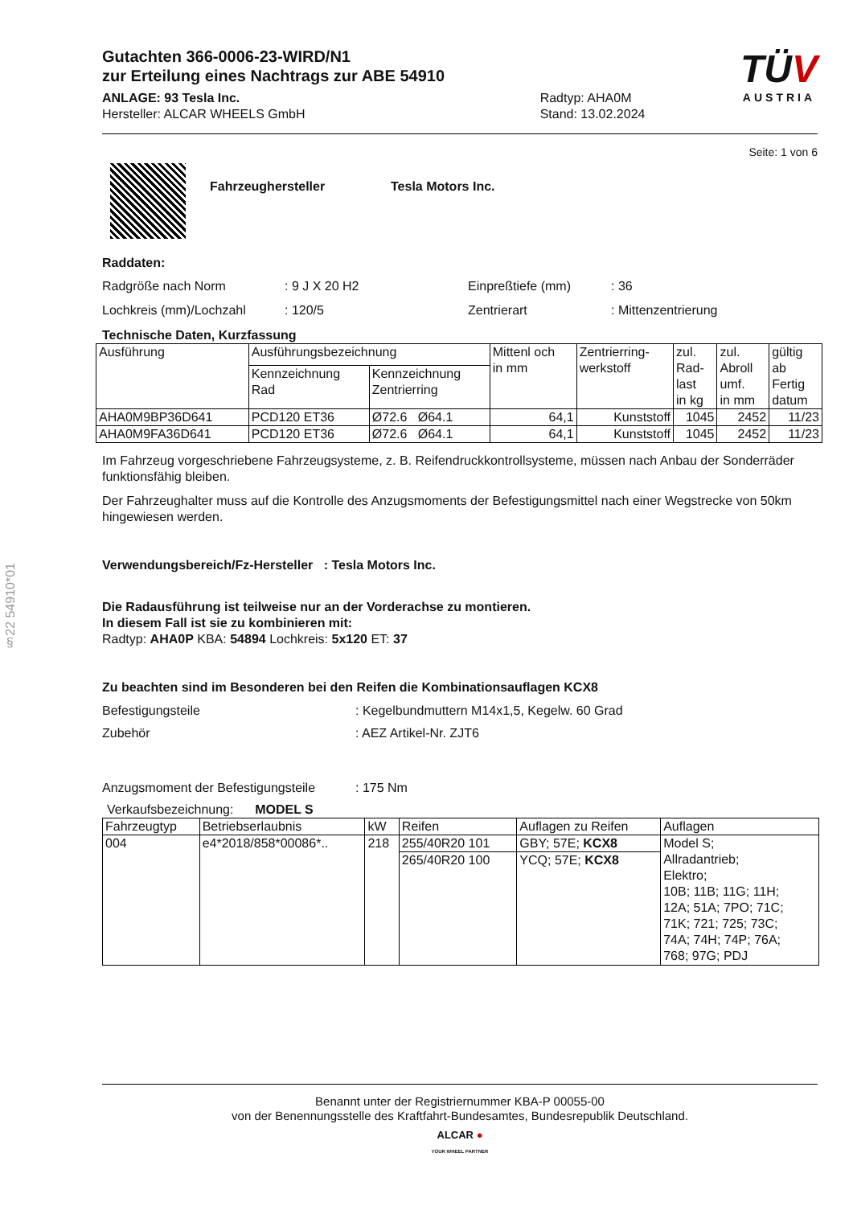§22 54910*01
Gutachten 366-0006-23-WIRD/N1
zur Erteilung eines Nachtrags zur ABE 54910
ANLAGE: 93 Tesla Inc.
Hersteller: ALCAR WHEELS GmbH
Radtyp: AHA0M
Stand: 13.02.2024
TÜV
AUSTRIA
Seite: 1 von 6
Fahrzeughersteller Tesla Motors Inc.
Raddaten:
Radgröße nach Norm: 9 J X 20 H2 Einpreßtiefe (mm): 36 Lochkreis (mm)/Lochzahl: 120/5 Zentrierart: Mittenzentrierung
Technische Daten, Kurzfassung
| Ausführung | Ausführungsbezeichnung | | Mittenl och in mm | Zentrierring- werkstoff | zul. Rad- last in kg | zul. Abroll umf. in mm | gültig ab Fertig datum |
| | Kennzeichnung Rad | Kennzeichnung Zentrierring | | | | | |
| AHA0M9BP36D641 | PCD120 ET36 | Ø72.6 Ø64.1 | 64,1 | Kunststoff | 1045 | 2452 | 11/23 |
| AHA0M9FA36D641 | PCD120 ET36 | Ø72.6 Ø64.1 | 64,1 | Kunststoff | 1045 | 2452 | 11/23 |
Im Fahrzeug vorgeschriebene Fahrzeugsysteme, z. B. Reifendruckkontrollsysteme, müssen nach Anbau der Sonderräder funktionsfähig bleiben.
Der Fahrzeughalter muss auf die Kontrolle des Anzugsmoments der Befestigungsmittel nach einer Wegstrecke von 50km hingewiesen werden.
Verwendungsbereich/Fz-Hersteller : Tesla Motors Inc.
Die Radausführung ist teilweise nur an der Vorderachse zu montieren.
In diesem Fall ist sie zu kombinieren mit:
Radtyp: AHA0P KBA: 54894 Lochkreis: 5x120 ET: 37
Zu beachten sind im Besonderen bei den Reifen die Kombinationsauflagen KCX8
Befestigungsteile: Kegelbundmuttern M14x1,5, Kegelw. 60 Grad Zubehör: AEZ Artikel-Nr. ZJT6 Anzugsmoment der Befestigungsteile: 175 Nm
Verkaufsbezeichnung: MODEL S
| Fahrzeugtyp | Betriebserlaubnis | kW | Reifen | Auflagen zu Reifen | Auflagen |
| 004 | e4*2018/858*00086*.. | 218 | 255/40R20 101 | GBY; 57E; KCX8 | Model S; Allradantrieb; Elektro; 10B; 11B; 11G; 11H; 12A; 51A; 7PO; 71C; 71K; 721; 725; 73C; 74A; 74H; 74P; 76A; 768; 97G; PDJ |
| | | | 265/40R20 100 | YCQ; 57E; KCX8 | |
Benannt unter der Registriernummer KBA-P 00055-00
von der Benennungsstelle des Kraftfahrt-Bundesamtes, Bundesrepublik Deutschland.
ALCAR ●
YOUR WHEEL PARTNER